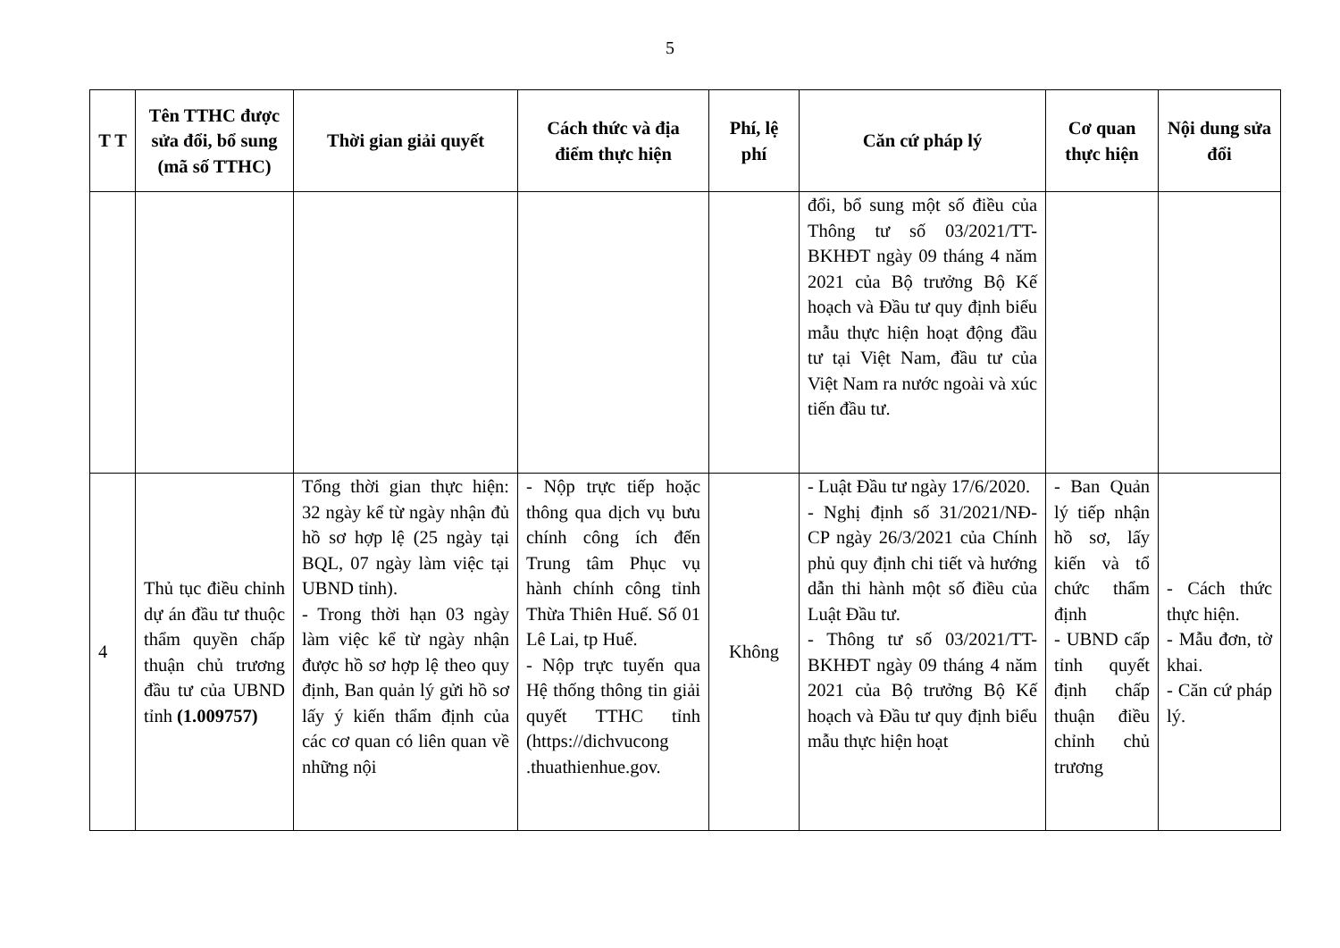5
| T T | Tên TTHC được sửa đổi, bổ sung (mã số TTHC) | Thời gian giải quyết | Cách thức và địa điểm thực hiện | Phí, lệ phí | Căn cứ pháp lý | Cơ quan thực hiện | Nội dung sửa đổi |
| --- | --- | --- | --- | --- | --- | --- | --- |
| | | | | | đổi, bổ sung một số điều của Thông tư số 03/2021/TT-BKHĐT ngày 09 tháng 4 năm 2021 của Bộ trưởng Bộ Kế hoạch và Đầu tư quy định biểu mẫu thực hiện hoạt động đầu tư tại Việt Nam, đầu tư của Việt Nam ra nước ngoài và xúc tiến đầu tư. | | |
| 4 | Thủ tục điều chỉnh dự án đầu tư thuộc thẩm quyền chấp thuận chủ trương đầu tư của UBND tỉnh (1.009757) | Tổng thời gian thực hiện: 32 ngày kể từ ngày nhận đủ hồ sơ hợp lệ (25 ngày tại BQL, 07 ngày làm việc tại UBND tỉnh). - Trong thời hạn 03 ngày làm việc kể từ ngày nhận được hồ sơ hợp lệ theo quy định, Ban quản lý gửi hồ sơ lấy ý kiến thẩm định của các cơ quan có liên quan về những nội | - Nộp trực tiếp hoặc thông qua dịch vụ bưu chính công ích đến Trung tâm Phục vụ hành chính công tỉnh Thừa Thiên Huế. Số 01 Lê Lai, tp Huế. - Nộp trực tuyến qua Hệ thống thông tin giải quyết TTHC tỉnh (https://dichvucong .thuathienhue.gov. | Không | - Luật Đầu tư ngày 17/6/2020. - Nghị định số 31/2021/NĐ-CP ngày 26/3/2021 của Chính phủ quy định chi tiết và hướng dẫn thi hành một số điều của Luật Đầu tư. - Thông tư số 03/2021/TT-BKHĐT ngày 09 tháng 4 năm 2021 của Bộ trưởng Bộ Kế hoạch và Đầu tư quy định biểu mẫu thực hiện hoạt | - Ban Quản lý tiếp nhận hồ sơ, lấy kiến và tổ chức thẩm định - UBND cấp tỉnh quyết định chấp thuận điều chỉnh chủ trương | - Cách thức thực hiện. - Mẫu đơn, tờ khai. - Căn cứ pháp lý. |